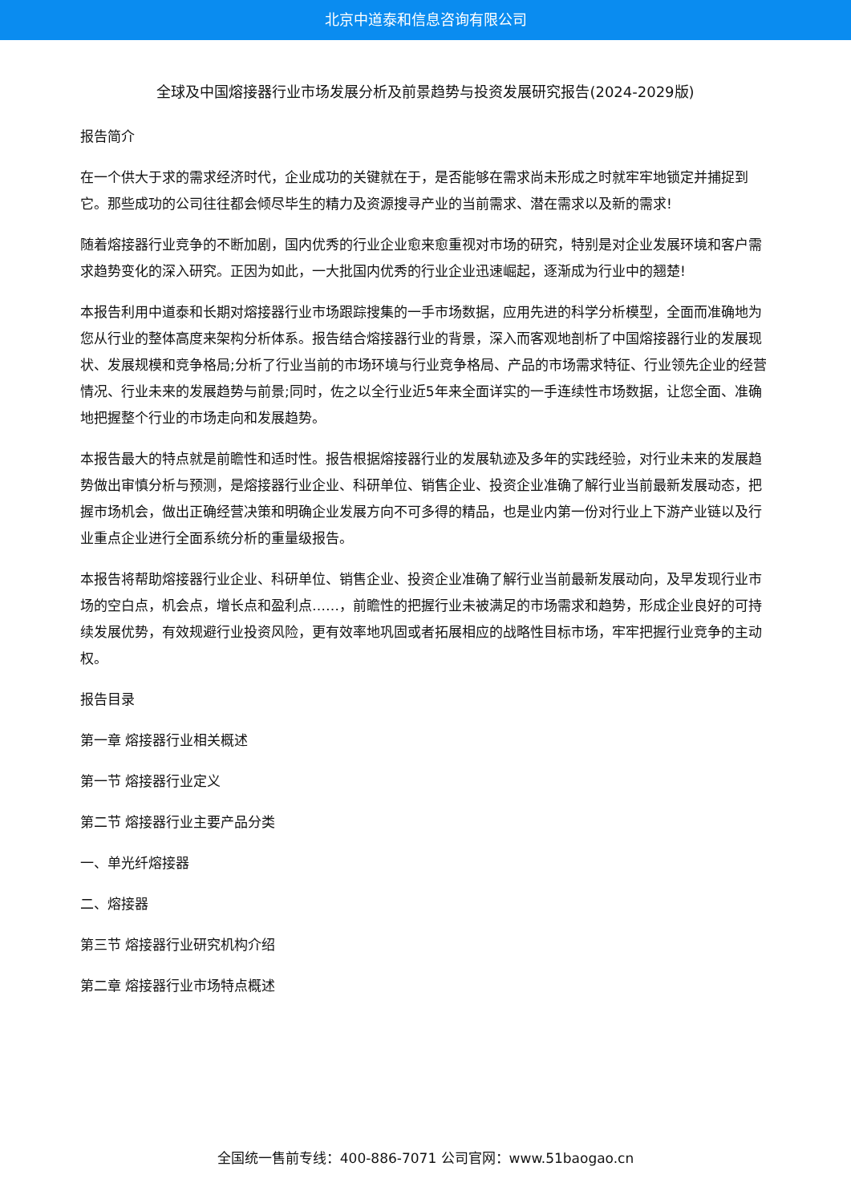北京中道泰和信息咨询有限公司
全球及中国熔接器行业市场发展分析及前景趋势与投资发展研究报告(2024-2029版)
报告简介
在一个供大于求的需求经济时代，企业成功的关键就在于，是否能够在需求尚未形成之时就牢牢地锁定并捕捉到它。那些成功的公司往往都会倾尽毕生的精力及资源搜寻产业的当前需求、潜在需求以及新的需求!
随着熔接器行业竞争的不断加剧，国内优秀的行业企业愈来愈重视对市场的研究，特别是对企业发展环境和客户需求趋势变化的深入研究。正因为如此，一大批国内优秀的行业企业迅速崛起，逐渐成为行业中的翘楚!
本报告利用中道泰和长期对熔接器行业市场跟踪搜集的一手市场数据，应用先进的科学分析模型，全面而准确地为您从行业的整体高度来架构分析体系。报告结合熔接器行业的背景，深入而客观地剖析了中国熔接器行业的发展现状、发展规模和竞争格局;分析了行业当前的市场环境与行业竞争格局、产品的市场需求特征、行业领先企业的经营情况、行业未来的发展趋势与前景;同时，佐之以全行业近5年来全面详实的一手连续性市场数据，让您全面、准确地把握整个行业的市场走向和发展趋势。
本报告最大的特点就是前瞻性和适时性。报告根据熔接器行业的发展轨迹及多年的实践经验，对行业未来的发展趋势做出审慎分析与预测，是熔接器行业企业、科研单位、销售企业、投资企业准确了解行业当前最新发展动态，把握市场机会，做出正确经营决策和明确企业发展方向不可多得的精品，也是业内第一份对行业上下游产业链以及行业重点企业进行全面系统分析的重量级报告。
本报告将帮助熔接器行业企业、科研单位、销售企业、投资企业准确了解行业当前最新发展动向，及早发现行业市场的空白点，机会点，增长点和盈利点……，前瞻性的把握行业未被满足的市场需求和趋势，形成企业良好的可持续发展优势，有效规避行业投资风险，更有效率地巩固或者拓展相应的战略性目标市场，牢牢把握行业竞争的主动权。
报告目录
第一章 熔接器行业相关概述
第一节 熔接器行业定义
第二节 熔接器行业主要产品分类
一、单光纤熔接器
二、熔接器
第三节 熔接器行业研究机构介绍
第二章 熔接器行业市场特点概述
全国统一售前专线：400-886-7071 公司官网：www.51baogao.cn